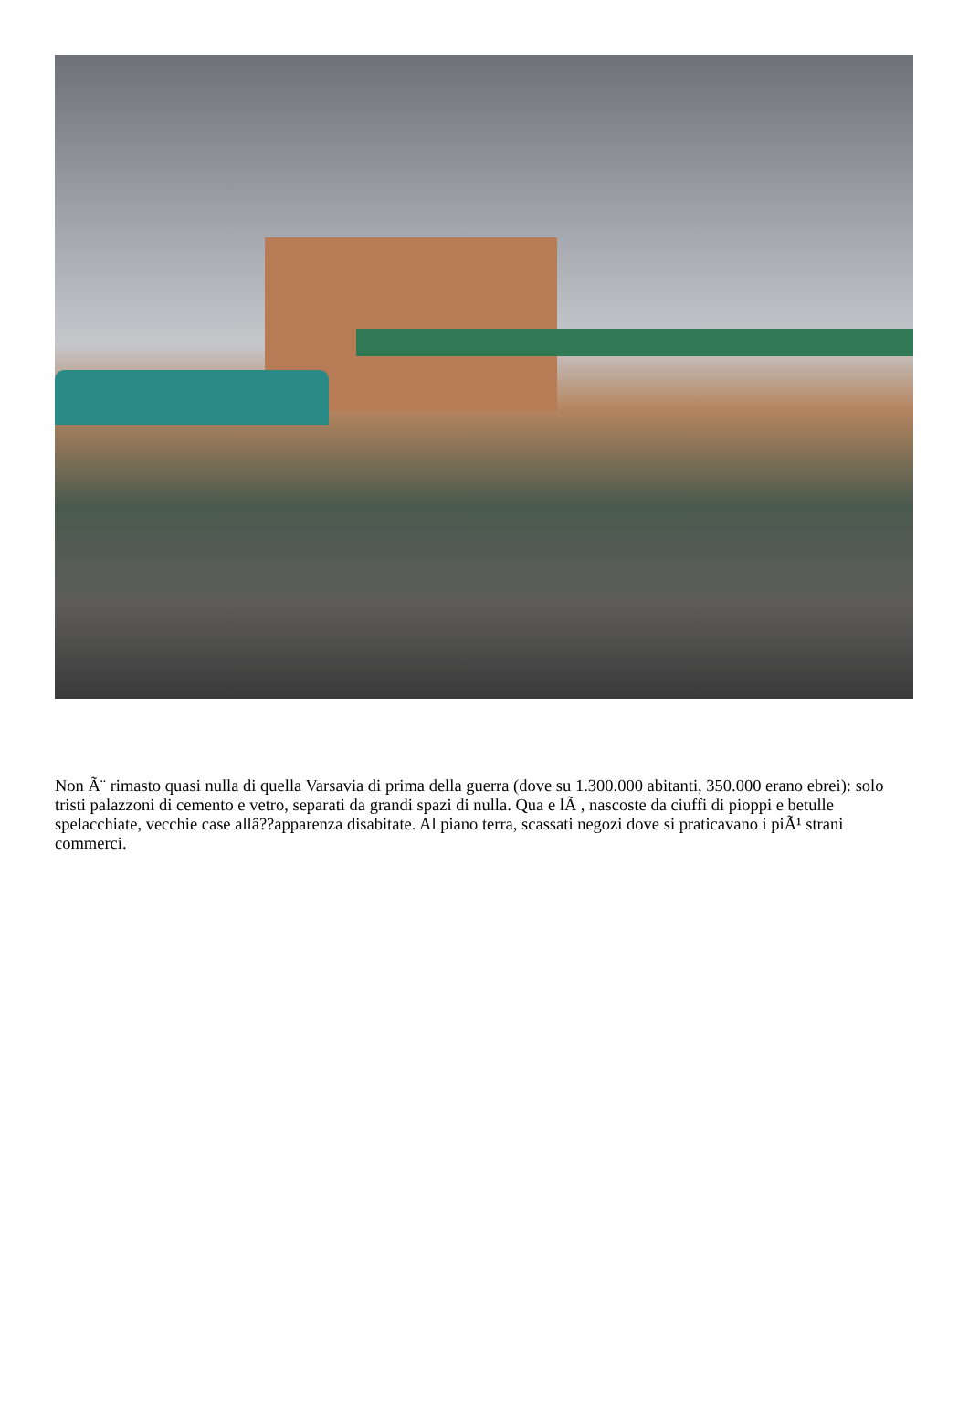Non Ã¨ rimasto quasi nulla di quella Varsavia di prima della guerra (dove su 1.300.000 abitanti, 350.000 erano ebrei): solo tristi palazzoni di cemento e vetro, separati da grandi spazi di nulla. Qua e lÃ , nascoste da ciuffi di pioppi e betulle spelacchiate, vecchie case allâ??apparenza disabitate. Al piano terra, scassati negozi dove si praticavano i piÃ¹ strani commerci.